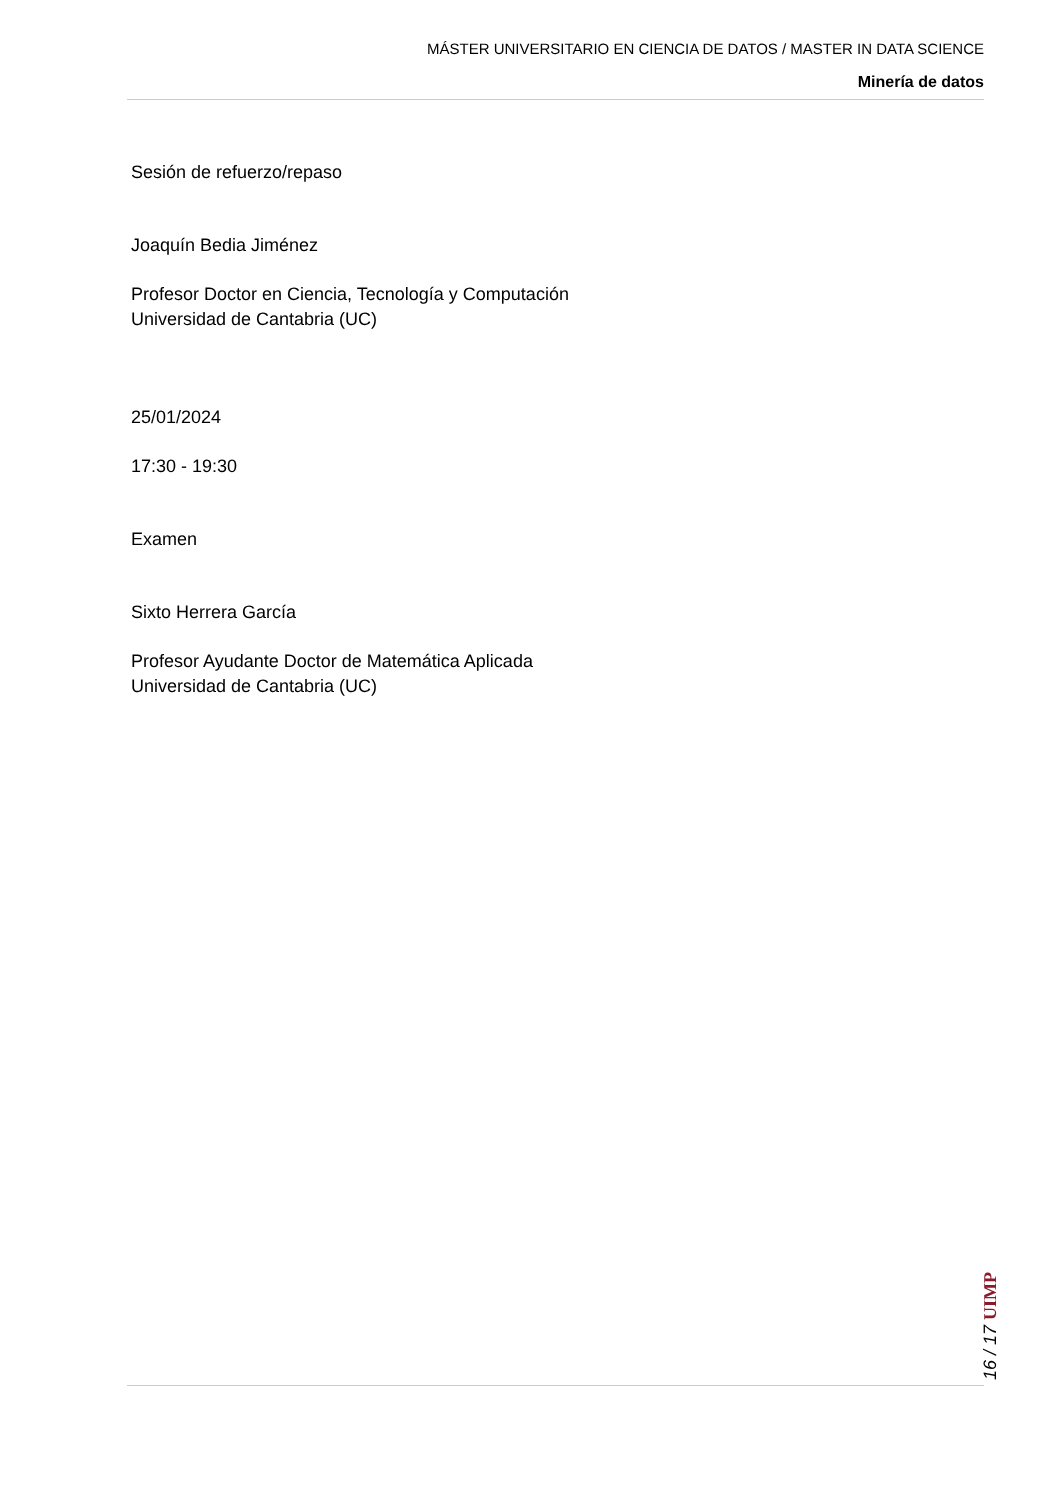MÁSTER UNIVERSITARIO EN CIENCIA DE DATOS / MASTER IN DATA SCIENCE
Minería de datos
Sesión de refuerzo/repaso
Joaquín Bedia Jiménez
Profesor Doctor en Ciencia, Tecnología y Computación
Universidad de Cantabria (UC)
25/01/2024
17:30 - 19:30
Examen
Sixto Herrera García
Profesor Ayudante Doctor de Matemática Aplicada
Universidad de Cantabria (UC)
16 / 17 UIMP